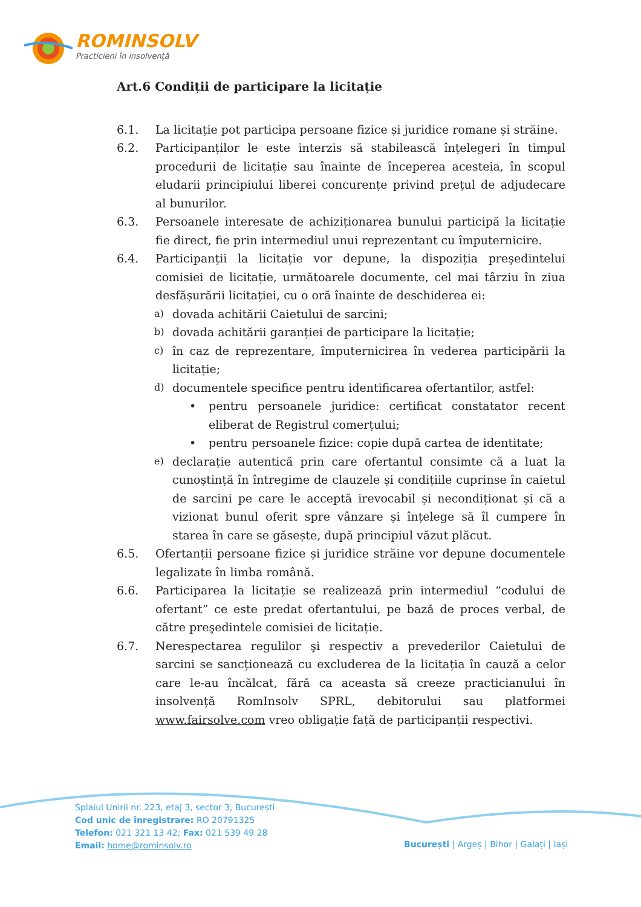ROMINSOLV
Practicieni în insolvență
Art.6 Condiții de participare la licitație
6.1. La licitație pot participa persoane fizice și juridice romane și străine.
6.2. Participanților le este interzis să stabilească înțelegeri în timpul procedurii de licitație sau înainte de începerea acesteia, în scopul eludarii principiului liberei concurențe privind prețul de adjudecare al bunurilor.
6.3. Persoanele interesate de achiziționarea bunului participă la licitație fie direct, fie prin intermediul unui reprezentant cu împuternicire.
6.4. Participanții la licitație vor depune, la dispoziția preşedintelui comisiei de licitație, următoarele documente, cel mai târziu în ziua desfășurării licitației, cu o oră înainte de deschiderea ei:
a) dovada achitării Caietului de sarcini;
b) dovada achitării garanției de participare la licitație;
c) în caz de reprezentare, împuternicirea în vederea participării la licitație;
d) documentele specifice pentru identificarea ofertantilor, astfel:
• pentru persoanele juridice: certificat constatator recent eliberat de Registrul comerțului;
• pentru persoanele fizice: copie după cartea de identitate;
e) declarație autentică prin care ofertantul consimte că a luat la cunoștință în întregime de clauzele și condițiile cuprinse în caietul de sarcini pe care le acceptă irevocabil și necondiționat și că a vizionat bunul oferit spre vânzare și înțelege să îl cumpere în starea în care se găsește, după principiul văzut plăcut.
6.5. Ofertanții persoane fizice și juridice străine vor depune documentele legalizate în limba română.
6.6. Participarea la licitație se realizează prin intermediul “codului de ofertant” ce este predat ofertantului, pe bază de proces verbal, de către preşedintele comisiei de licitație.
6.7. Nerespectarea regulilor şi respectiv a prevederilor Caietului de sarcini se sancționează cu excluderea de la licitația în cauză a celor care le-au încălcat, fără ca aceasta să creeze practicianului în insolvență RomInsolv SPRL, debitorului sau platformei www.fairsolve.com vreo obligație față de participanții respectivi.
Splaiul Unirii nr. 223, etaj 3, sector 3, București
Cod unic de înregistrare: RO 20791325
Telefon: 021 321 13 42; Fax: 021 539 49 28
Email: home@rominsolv.ro
București | Argeș | Bihor | Galați | Iași